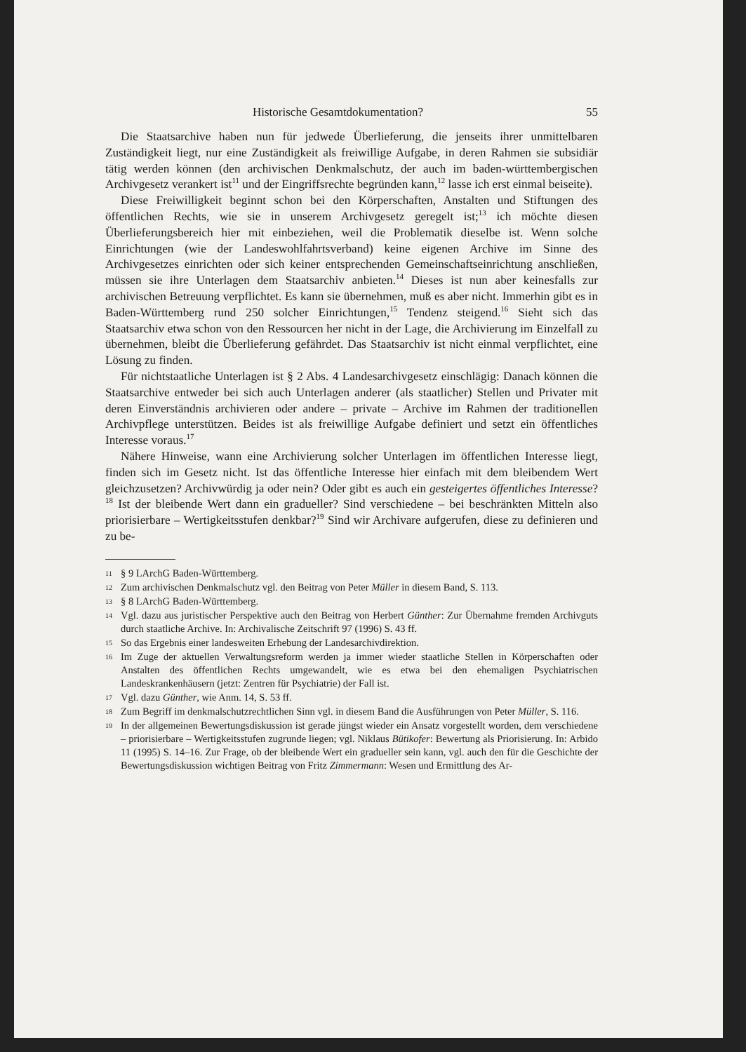Historische Gesamtdokumentation? 55
Die Staatsarchive haben nun für jedwede Überlieferung, die jenseits ihrer unmittelbaren Zuständigkeit liegt, nur eine Zuständigkeit als freiwillige Aufgabe, in deren Rahmen sie subsidiär tätig werden können (den archivischen Denkmalschutz, der auch im baden-württembergischen Archivgesetz verankert ist<sup>11</sup> und der Eingriffsrechte begründen kann,<sup>12</sup> lasse ich erst einmal beiseite).
Diese Freiwilligkeit beginnt schon bei den Körperschaften, Anstalten und Stiftungen des öffentlichen Rechts, wie sie in unserem Archivgesetz geregelt ist;<sup>13</sup> ich möchte diesen Überlieferungsbereich hier mit einbeziehen, weil die Problematik dieselbe ist. Wenn solche Einrichtungen (wie der Landeswohlfahrtsverband) keine eigenen Archive im Sinne des Archivgesetzes einrichten oder sich keiner entsprechenden Gemeinschaftseinrichtung anschließen, müssen sie ihre Unterlagen dem Staatsarchiv anbieten.<sup>14</sup> Dieses ist nun aber keinesfalls zur archivischen Betreuung verpflichtet. Es kann sie übernehmen, muß es aber nicht. Immerhin gibt es in Baden-Württemberg rund 250 solcher Einrichtungen,<sup>15</sup> Tendenz steigend.<sup>16</sup> Sieht sich das Staatsarchiv etwa schon von den Ressourcen her nicht in der Lage, die Archivierung im Einzelfall zu übernehmen, bleibt die Überlieferung gefährdet. Das Staatsarchiv ist nicht einmal verpflichtet, eine Lösung zu finden.
Für nichtstaatliche Unterlagen ist § 2 Abs. 4 Landesarchivgesetz einschlägig: Danach können die Staatsarchive entweder bei sich auch Unterlagen anderer (als staatlicher) Stellen und Privater mit deren Einverständnis archivieren oder andere – private – Archive im Rahmen der traditionellen Archivpflege unterstützen. Beides ist als freiwillige Aufgabe definiert und setzt ein öffentliches Interesse voraus.<sup>17</sup>
Nähere Hinweise, wann eine Archivierung solcher Unterlagen im öffentlichen Interesse liegt, finden sich im Gesetz nicht. Ist das öffentliche Interesse hier einfach mit dem bleibendem Wert gleichzusetzen? Archivwürdig ja oder nein? Oder gibt es auch ein gesteigertes öffentliches Interesse?<sup>18</sup> Ist der bleibende Wert dann ein gradueller? Sind verschiedene – bei beschränkten Mitteln also priorisierbare – Wertigkeitsstufen denkbar?<sup>19</sup> Sind wir Archivare aufgerufen, diese zu definieren und zu be-
11 § 9 LArchG Baden-Württemberg.
12 Zum archivischen Denkmalschutz vgl. den Beitrag von Peter Müller in diesem Band, S. 113.
13 § 8 LArchG Baden-Württemberg.
14 Vgl. dazu aus juristischer Perspektive auch den Beitrag von Herbert Günther: Zur Übernahme fremden Archivguts durch staatliche Archive. In: Archivalische Zeitschrift 97 (1996) S. 43 ff.
15 So das Ergebnis einer landesweiten Erhebung der Landesarchivdirektion.
16 Im Zuge der aktuellen Verwaltungsreform werden ja immer wieder staatliche Stellen in Körperschaften oder Anstalten des öffentlichen Rechts umgewandelt, wie es etwa bei den ehemaligen Psychiatrischen Landeskrankenhäusern (jetzt: Zentren für Psychiatrie) der Fall ist.
17 Vgl. dazu Günther, wie Anm. 14, S. 53 ff.
18 Zum Begriff im denkmalschutzrechtlichen Sinn vgl. in diesem Band die Ausführungen von Peter Müller, S. 116.
19 In der allgemeinen Bewertungsdiskussion ist gerade jüngst wieder ein Ansatz vorgestellt worden, dem verschiedene – priorisierbare – Wertigkeitsstufen zugrunde liegen; vgl. Niklaus Bütikofer: Bewertung als Priorisierung. In: Arbido 11 (1995) S. 14–16. Zur Frage, ob der bleibende Wert ein gradueller sein kann, vgl. auch den für die Geschichte der Bewertungsdiskussion wichtigen Beitrag von Fritz Zimmermann: Wesen und Ermittlung des Ar-